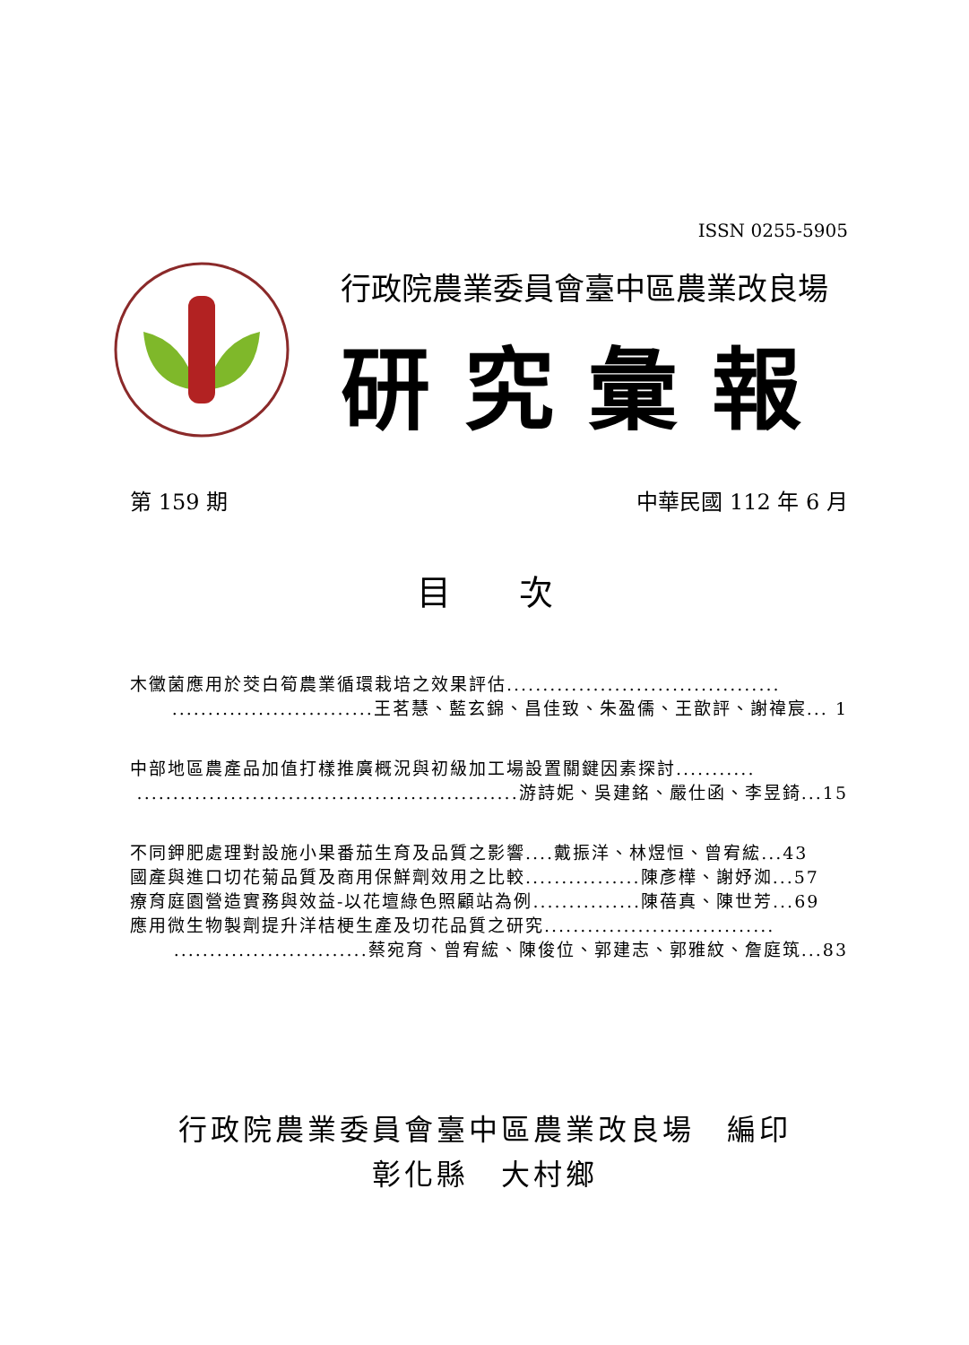ISSN 0255-5905
行政院農業委員會臺中區農業改良場
研究彙報
第 159 期 中華民國 112 年 6 月
目　　次
木黴菌應用於茭白筍農業循環栽培之效果評估......................................
............................王茗慧、藍玄錦、昌佳致、朱盈儒、王歆評、謝禕宸... 1
中部地區農產品加值打樣推廣概況與初級加工場設置關鍵因素探討...........
.....................................................游詩妮、吳建銘、嚴仕函、李昱錡...15
不同鉀肥處理對設施小果番茄生育及品質之影響....戴振洋、林煜恒、曾宥綋...43
國產與進口切花菊品質及商用保鮮劑效用之比較................陳彥樺、謝妤洳...57
療育庭園營造實務與效益-以花壇綠色照顧站為例...............陳蓓真、陳世芳...69
應用微生物製劑提升洋桔梗生產及切花品質之研究................................
...........................蔡宛育、曾宥綋、陳俊位、郭建志、郭雅紋、詹庭筑...83
行政院農業委員會臺中區農業改良場　編印
彰化縣　大村鄉